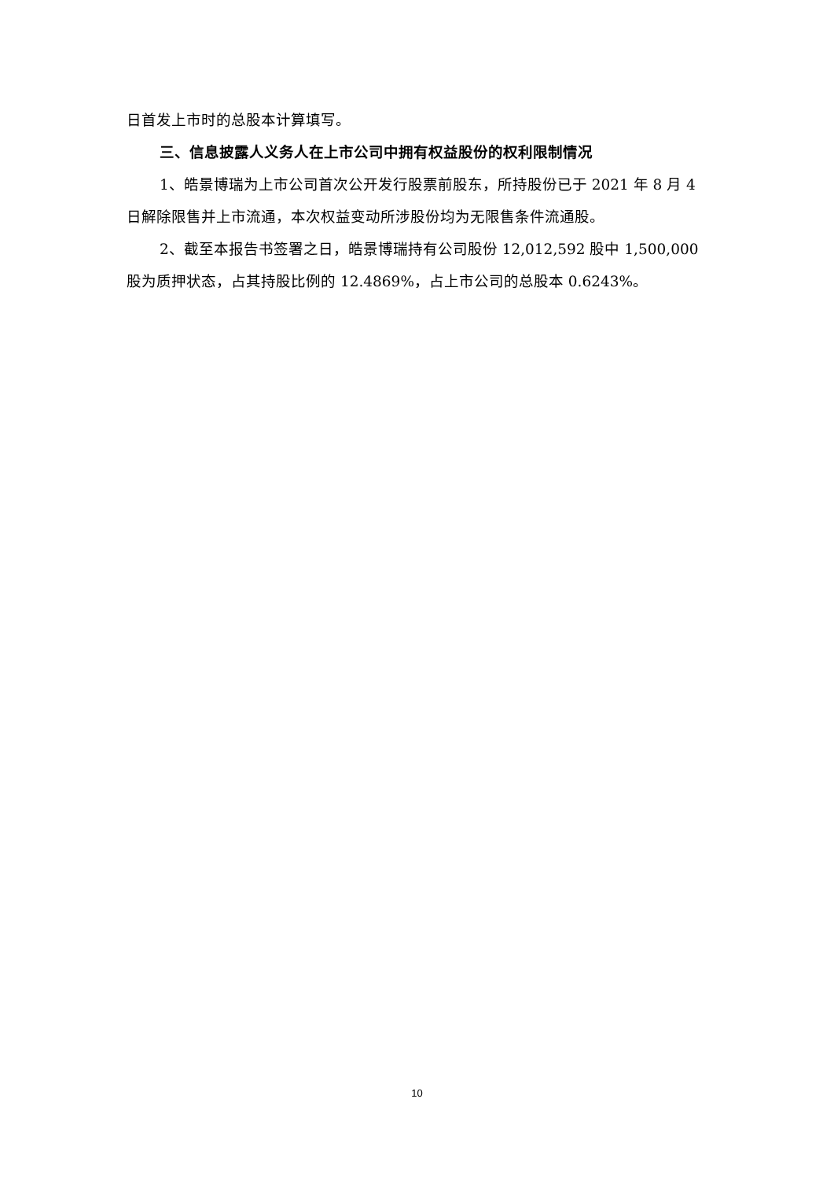日首发上市时的总股本计算填写。
三、信息披露人义务人在上市公司中拥有权益股份的权利限制情况
1、皓景博瑞为上市公司首次公开发行股票前股东，所持股份已于 2021 年 8 月 4 日解除限售并上市流通，本次权益变动所涉股份均为无限售条件流通股。
2、截至本报告书签署之日，皓景博瑞持有公司股份 12,012,592 股中 1,500,000 股为质押状态，占其持股比例的 12.4869%，占上市公司的总股本 0.6243%。
10